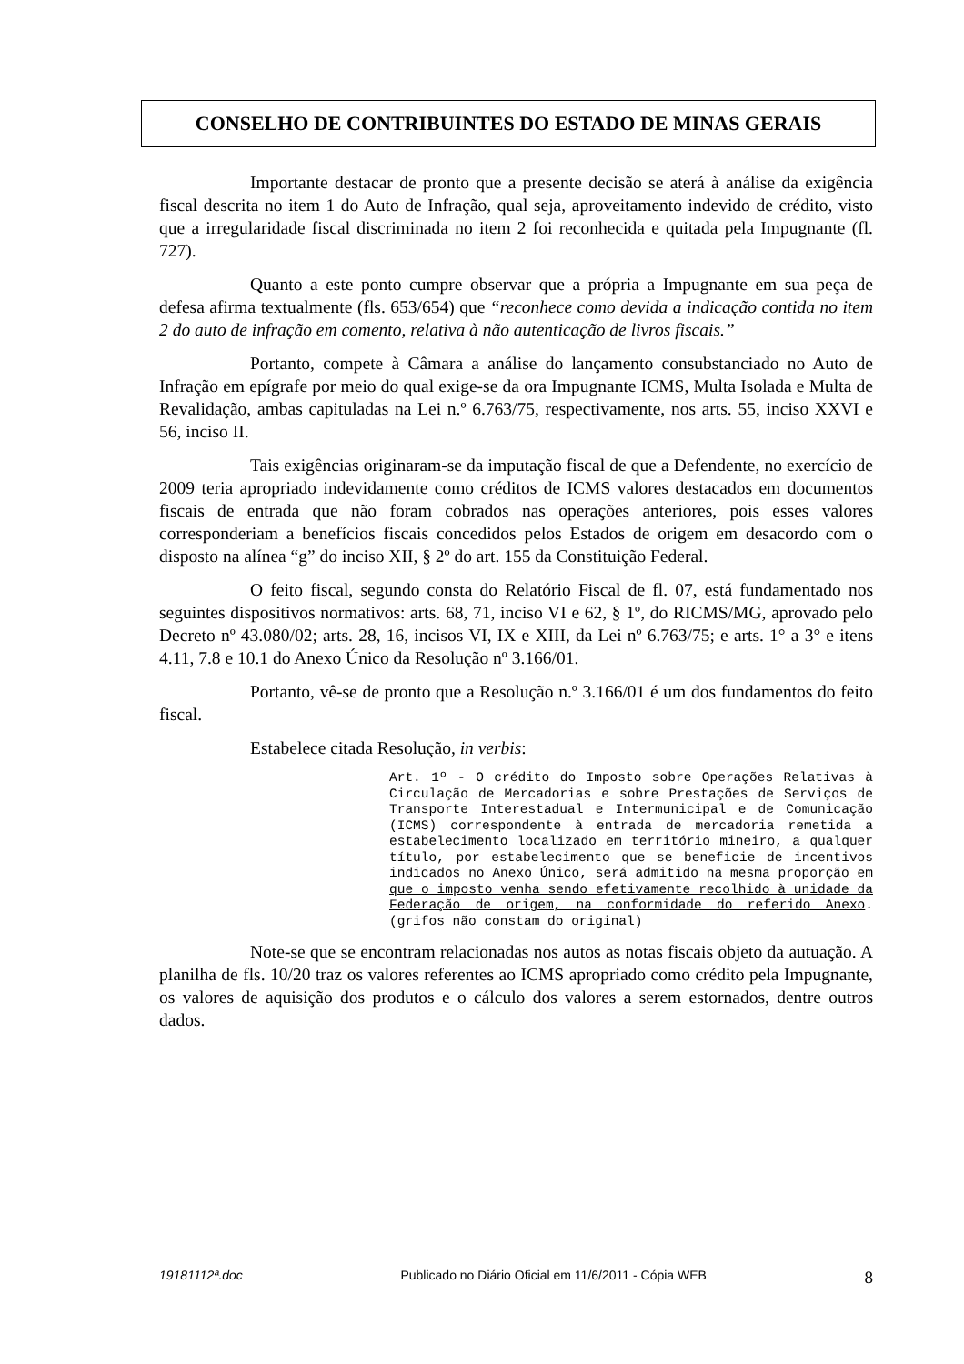CONSELHO DE CONTRIBUINTES DO ESTADO DE MINAS GERAIS
Importante destacar de pronto que a presente decisão se aterá à análise da exigência fiscal descrita no item 1 do Auto de Infração, qual seja, aproveitamento indevido de crédito, visto que a irregularidade fiscal discriminada no item 2 foi reconhecida e quitada pela Impugnante (fl. 727).
Quanto a este ponto cumpre observar que a própria a Impugnante em sua peça de defesa afirma textualmente (fls. 653/654) que “reconhece como devida a indicação contida no item 2 do auto de infração em comento, relativa à não autenticação de livros fiscais.”
Portanto, compete à Câmara a análise do lançamento consubstanciado no Auto de Infração em epígrafe por meio do qual exige-se da ora Impugnante ICMS, Multa Isolada e Multa de Revalidação, ambas capituladas na Lei n.º 6.763/75, respectivamente, nos arts. 55, inciso XXVI e 56, inciso II.
Tais exigências originaram-se da imputação fiscal de que a Defendente, no exercício de 2009 teria apropriado indevidamente como créditos de ICMS valores destacados em documentos fiscais de entrada que não foram cobrados nas operações anteriores, pois esses valores corresponderiam a benefícios fiscais concedidos pelos Estados de origem em desacordo com o disposto na alínea “g” do inciso XII, § 2º do art. 155 da Constituição Federal.
O feito fiscal, segundo consta do Relatório Fiscal de fl. 07, está fundamentado nos seguintes dispositivos normativos: arts. 68, 71, inciso VI e 62, § 1º, do RICMS/MG, aprovado pelo Decreto nº 43.080/02; arts. 28, 16, incisos VI, IX e XIII, da Lei nº 6.763/75; e arts. 1° a 3° e itens 4.11, 7.8 e 10.1 do Anexo Único da Resolução nº 3.166/01.
Portanto, vê-se de pronto que a Resolução n.º 3.166/01 é um dos fundamentos do feito fiscal.
Estabelece citada Resolução, in verbis:
Art. 1º - O crédito do Imposto sobre Operações Relativas à Circulação de Mercadorias e sobre Prestações de Serviços de Transporte Interestadual e Intermunicipal e de Comunicação (ICMS) correspondente à entrada de mercadoria remetida a estabelecimento localizado em território mineiro, a qualquer título, por estabelecimento que se beneficie de incentivos indicados no Anexo Único, será admitido na mesma proporção em que o imposto venha sendo efetivamente recolhido à unidade da Federação de origem, na conformidade do referido Anexo. (grifos não constam do original)
Note-se que se encontram relacionadas nos autos as notas fiscais objeto da autuação. A planilha de fls. 10/20 traz os valores referentes ao ICMS apropriado como crédito pela Impugnante, os valores de aquisição dos produtos e o cálculo dos valores a serem estornados, dentre outros dados.
19181112ª.doc Publicado no Diário Oficial em 11/6/2011 - Cópia WEB 8